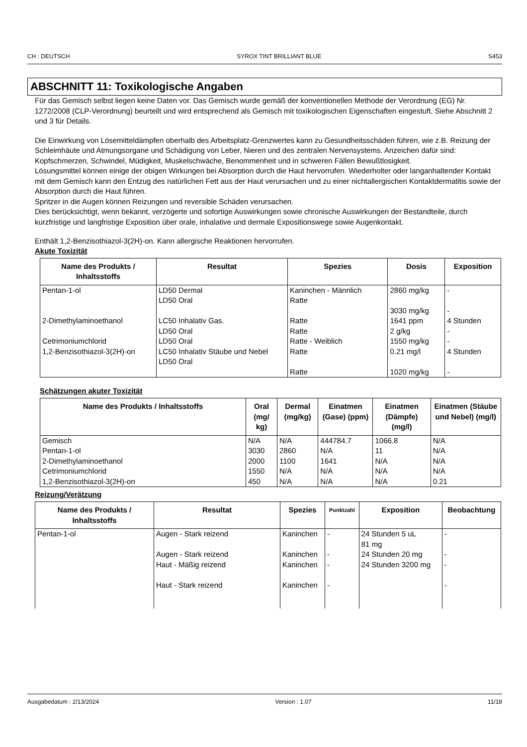CH : DEUTSCH SYROX TINT BRILLIANT BLUE S453
ABSCHNITT 11: Toxikologische Angaben
Für das Gemisch selbst liegen keine Daten vor. Das Gemisch wurde gemäß der konventionellen Methode der Verordnung (EG) Nr. 1272/2008 (CLP-Verordnung) beurteilt und wird entsprechend als Gemisch mit toxikologischen Eigenschaften eingestuft. Siehe Abschnitt 2 und 3 für Details.
Die Einwirkung von Lösemitteldämpfen oberhalb des Arbeitsplatz-Grenzwertes kann zu Gesundheitsschäden führen, wie z.B. Reizung der Schleimhäute und Atmungsorgane und Schädigung von Leber, Nieren und des zentralen Nervensystems. Anzeichen dafür sind: Kopfschmerzen, Schwindel, Müdigkeit, Muskelschwäche, Benommenheit und in schweren Fällen Bewußtlosigkeit.
Lösungsmittel können einige der obigen Wirkungen bei Absorption durch die Haut hervorrufen. Wiederholter oder langanhaltender Kontakt mit dem Gemisch kann den Entzug des natürlichen Fett aus der Haut verursachen und zu einer nichtallergischen Kontaktdermatitis sowie der Absorption durch die Haut führen.
Spritzer in die Augen können Reizungen und reversible Schäden verursachen.
Dies berücksichtigt, wenn bekannt, verzögerte und sofortige Auswirkungen sowie chronische Auswirkungen der Bestandteile, durch kurzfristige und langfristige Exposition über orale, inhalative und dermale Expositionswege sowie Augenkontakt.
Enthält 1,2-Benzisothiazol-3(2H)-on. Kann allergische Reaktionen hervorrufen.
Akute Toxizität
| Name des Produkts / Inhaltsstoffs | Resultat | Spezies | Dosis | Exposition |
| --- | --- | --- | --- | --- |
| Pentan-1-ol | LD50 Dermal LD50 Oral | Kaninchen - Männlich Ratte | 2860 mg/kg 3030 mg/kg | - - |
| 2-Dimethylaminoethanol | LC50 Inhalativ Gas. LD50 Oral | Ratte Ratte | 1641 ppm 2 g/kg | 4 Stunden - |
| Cetrimoniumchlorid | LD50 Oral | Ratte - Weiblich | 1550 mg/kg | - |
| 1,2-Benzisothiazol-3(2H)-on | LC50 Inhalativ Stäube und Nebel LD50 Oral | Ratte Ratte | 0.21 mg/l 1020 mg/kg | 4 Stunden - |
Schätzungen akuter Toxizität
| Name des Produkts / Inhaltsstoffs | Oral (mg/ kg) | Dermal (mg/kg) | Einatmen (Gase) (ppm) | Einatmen (Dämpfe) (mg/l) | Einatmen (Stäube und Nebel) (mg/l) |
| --- | --- | --- | --- | --- | --- |
| Gemisch Pentan-1-ol 2-Dimethylaminoethanol Cetrimoniumchlorid 1,2-Benzisothiazol-3(2H)-on | N/A 3030 2000 1550 450 | N/A 2860 1100 N/A N/A | 444784.7 N/A 1641 N/A N/A | 1066.8 11 N/A N/A N/A | N/A N/A N/A N/A 0.21 |
Reizung/Verätzung
| Name des Produkts / Inhaltsstoffs | Resultat | Spezies | Punktzahl | Exposition | Beobachtung |
| --- | --- | --- | --- | --- | --- |
| Pentan-1-ol | Augen - Stark reizend Augen - Stark reizend Haut - Mäßig reizend Haut - Stark reizend | Kaninchen Kaninchen Kaninchen Kaninchen | - - - - | 24 Stunden 5 uL 81 mg 24 Stunden 20 mg 24 Stunden 3200 mg | - - - - |
Ausgabedatum : 2/13/2024 Version : 1.07 11/18